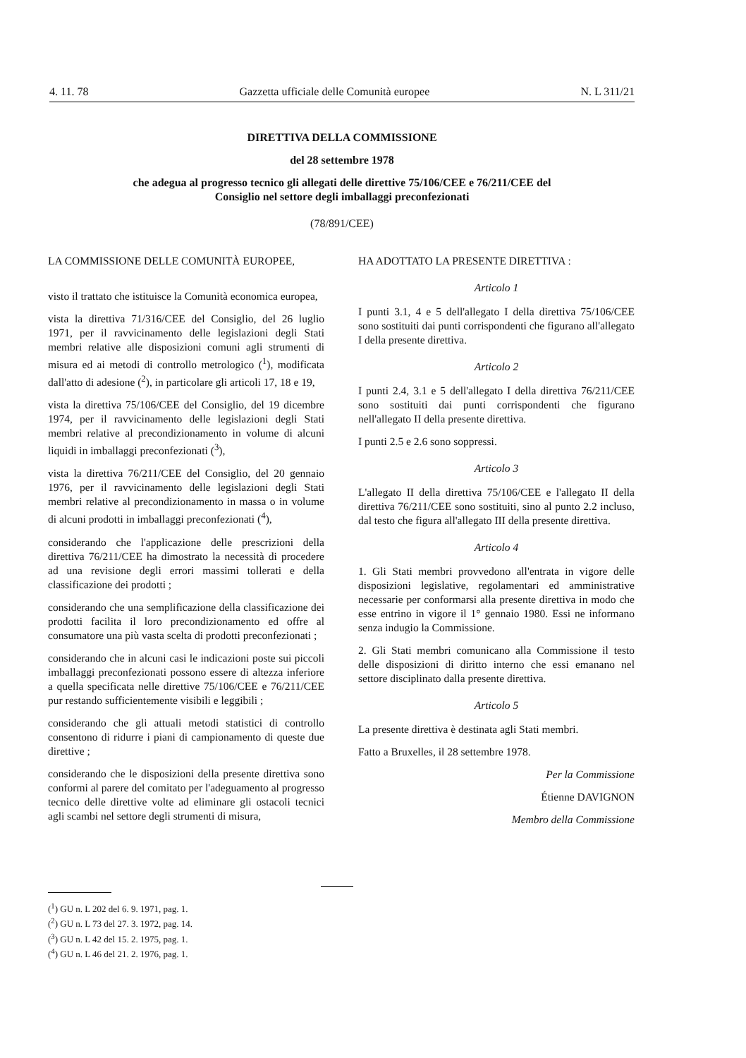4. 11. 78 Gazzetta ufficiale delle Comunità europee N. L 311/21
DIRETTIVA DELLA COMMISSIONE
del 28 settembre 1978
che adegua al progresso tecnico gli allegati delle direttive 75/106/CEE e 76/211/CEE del
Consiglio nel settore degli imballaggi preconfezionati
(78/891/CEE)
LA COMMISSIONE DELLE COMUNITÀ EUROPEE,
visto il trattato che istituisce la Comunità economica europea,
vista la direttiva 71/316/CEE del Consiglio, del 26 luglio 1971, per il ravvicinamento delle legislazioni degli Stati membri relative alle disposizioni comuni agli strumenti di misura ed ai metodi di controllo metrologico (<sup>1</sup>), modificata dall'atto di adesione (<sup>2</sup>), in particolare gli articoli 17, 18 e 19,
vista la direttiva 75/106/CEE del Consiglio, del 19 dicembre 1974, per il ravvicinamento delle legislazioni degli Stati membri relative al precondizionamento in volume di alcuni liquidi in imballaggi preconfezionati (<sup>3</sup>),
vista la direttiva 76/211/CEE del Consiglio, del 20 gennaio 1976, per il ravvicinamento delle legislazioni degli Stati membri relative al precondizionamento in massa o in volume di alcuni prodotti in imballaggi preconfezionati (<sup>4</sup>),
considerando che l'applicazione delle prescrizioni della direttiva 76/211/CEE ha dimostrato la necessità di procedere ad una revisione degli errori massimi tollerati e della classificazione dei prodotti ;
considerando che una semplificazione della classificazione dei prodotti facilita il loro precondizionamento ed offre al consumatore una più vasta scelta di prodotti preconfezionati ;
considerando che in alcuni casi le indicazioni poste sui piccoli imballaggi preconfezionati possono essere di altezza inferiore a quella specificata nelle direttive 75/106/CEE e 76/211/CEE pur restando sufficientemente visibili e leggibili ;
considerando che gli attuali metodi statistici di controllo consentono di ridurre i piani di campionamento di queste due direttive ;
considerando che le disposizioni della presente direttiva sono conformi al parere del comitato per l'adeguamento al progresso tecnico delle direttive volte ad eliminare gli ostacoli tecnici agli scambi nel settore degli strumenti di misura,
HA ADOTTATO LA PRESENTE DIRETTIVA :
Articolo 1
I punti 3.1, 4 e 5 dell'allegato I della direttiva 75/106/CEE sono sostituiti dai punti corrispondenti che figurano all'allegato I della presente direttiva.
Articolo 2
I punti 2.4, 3.1 e 5 dell'allegato I della direttiva 76/211/CEE sono sostituiti dai punti corrispondenti che figurano nell'allegato II della presente direttiva.
I punti 2.5 e 2.6 sono soppressi.
Articolo 3
L'allegato II della direttiva 75/106/CEE e l'allegato II della direttiva 76/211/CEE sono sostituiti, sino al punto 2.2 incluso, dal testo che figura all'allegato III della presente direttiva.
Articolo 4
1. Gli Stati membri provvedono all'entrata in vigore delle disposizioni legislative, regolamentari ed amministrative necessarie per conformarsi alla presente direttiva in modo che esse entrino in vigore il 1° gennaio 1980. Essi ne informano senza indugio la Commissione.
2. Gli Stati membri comunicano alla Commissione il testo delle disposizioni di diritto interno che essi emanano nel settore disciplinato dalla presente direttiva.
Articolo 5
La presente direttiva è destinata agli Stati membri.
Fatto a Bruxelles, il 28 settembre 1978.
Per la Commissione
Étienne DAVIGNON
Membro della Commissione
(<sup>1</sup>) GU n. L 202 del 6. 9. 1971, pag. 1.
(<sup>2</sup>) GU n. L 73 del 27. 3. 1972, pag. 14.
(<sup>3</sup>) GU n. L 42 del 15. 2. 1975, pag. 1.
(<sup>4</sup>) GU n. L 46 del 21. 2. 1976, pag. 1.